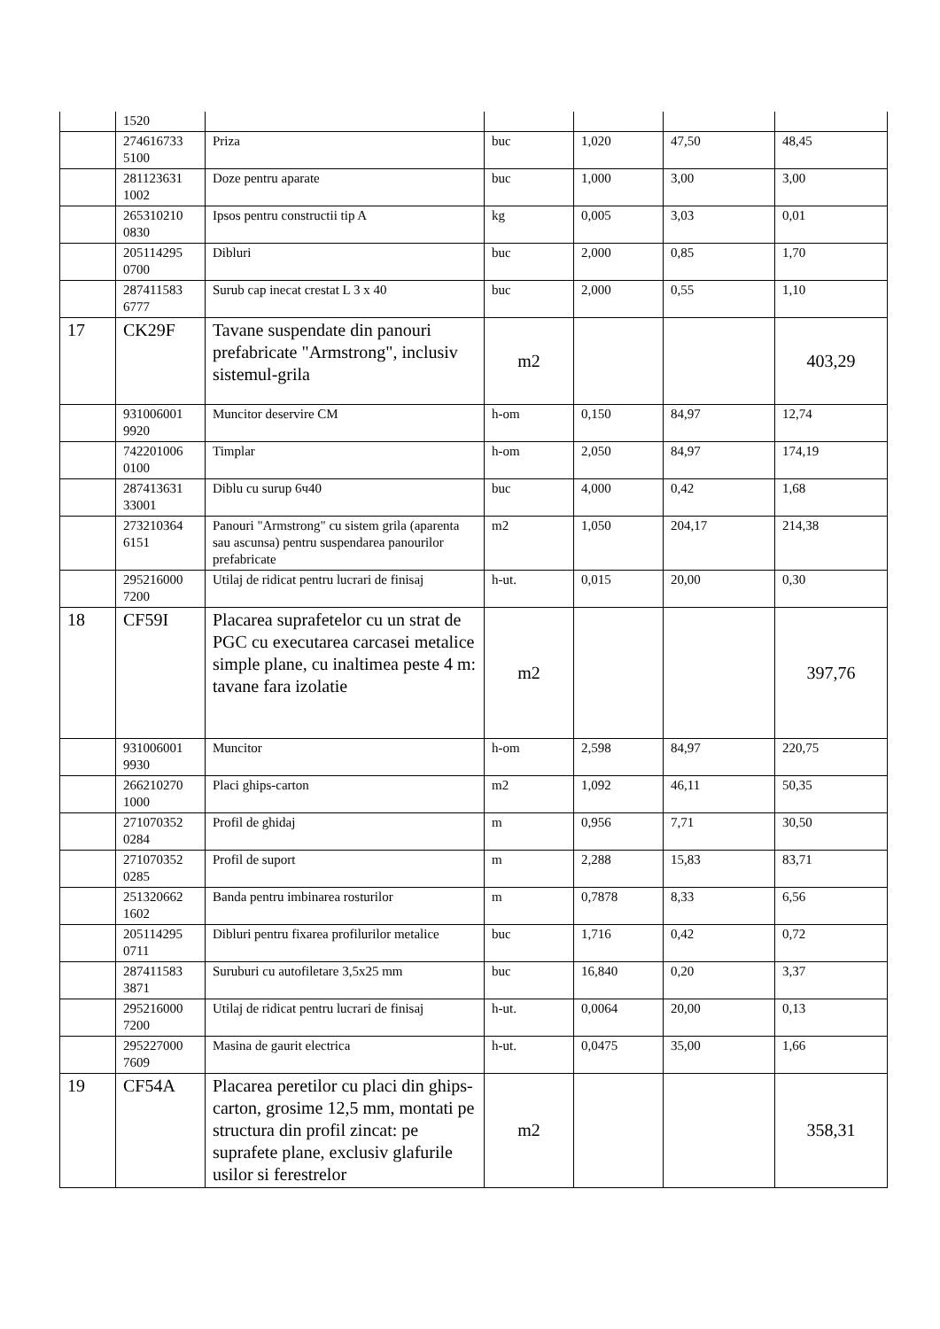| | 1520 | | | | | |
| | 274616733 5100 | Priza | buc | 1,020 | 47,50 | 48,45 |
| | 281123631 1002 | Doze pentru aparate | buc | 1,000 | 3,00 | 3,00 |
| | 265310210 0830 | Ipsos pentru constructii tip A | kg | 0,005 | 3,03 | 0,01 |
| | 205114295 0700 | Dibluri | buc | 2,000 | 0,85 | 1,70 |
| | 287411583 6777 | Surub cap inecat crestat L 3 x 40 | buc | 2,000 | 0,55 | 1,10 |
| 17 | CK29F | Tavane suspendate din panouri prefabricate "Armstrong", inclusiv sistemul-grila | m2 | | | 403,29 |
| | 931006001 9920 | Muncitor deservire CM | h-om | 0,150 | 84,97 | 12,74 |
| | 742201006 0100 | Timplar | h-om | 2,050 | 84,97 | 174,19 |
| | 287413631 33001 | Diblu cu surup 6ч40 | buc | 4,000 | 0,42 | 1,68 |
| | 273210364 6151 | Panouri "Armstrong" cu sistem grila (aparenta sau ascunsa) pentru suspendarea panourilor prefabricate | m2 | 1,050 | 204,17 | 214,38 |
| | 295216000 7200 | Utilaj de ridicat pentru lucrari de finisaj | h-ut. | 0,015 | 20,00 | 0,30 |
| 18 | CF59I | Placarea suprafetelor cu un strat de PGC cu executarea carcasei metalice simple plane, cu inaltimea peste 4 m: tavane fara izolatie | m2 | | | 397,76 |
| | 931006001 9930 | Muncitor | h-om | 2,598 | 84,97 | 220,75 |
| | 266210270 1000 | Placi ghips-carton | m2 | 1,092 | 46,11 | 50,35 |
| | 271070352 0284 | Profil de ghidaj | m | 0,956 | 7,71 | 30,50 |
| | 271070352 0285 | Profil de suport | m | 2,288 | 15,83 | 83,71 |
| | 251320662 1602 | Banda pentru imbinarea rosturilor | m | 0,7878 | 8,33 | 6,56 |
| | 205114295 0711 | Dibluri pentru fixarea profilurilor metalice | buc | 1,716 | 0,42 | 0,72 |
| | 287411583 3871 | Suruburi cu autofiletare 3,5x25 mm | buc | 16,840 | 0,20 | 3,37 |
| | 295216000 7200 | Utilaj de ridicat pentru lucrari de finisaj | h-ut. | 0,0064 | 20,00 | 0,13 |
| | 295227000 7609 | Masina de gaurit electrica | h-ut. | 0,0475 | 35,00 | 1,66 |
| 19 | CF54A | Placarea peretilor cu placi din ghips-carton, grosime 12,5 mm, montati pe structura din profil zincat: pe suprafete plane, exclusiv glafurile usilor si ferestrelor | m2 | | | 358,31 |